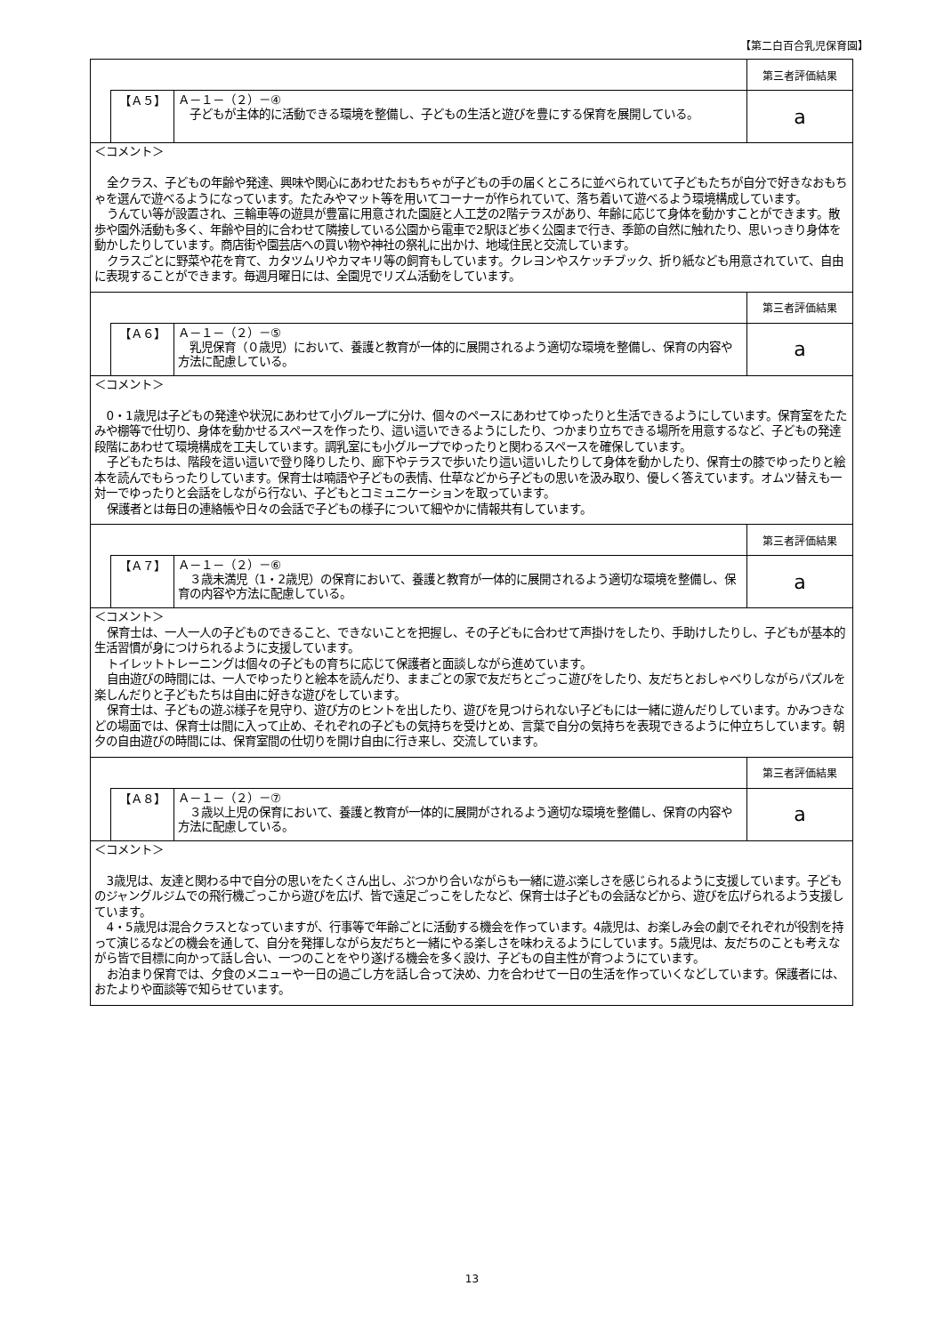【第二白百合乳児保育園】
| | | | 第三者評価結果 |
| | 【Ａ５】 | Ａ－１－（２）－④ 子どもが主体的に活動できる環境を整備し、子どもの生活と遊びを豊にする保育を展開している。 | a |
＜コメント＞
全クラス、子どもの年齢や発達、興味や関心にあわせたおもちゃが子どもの手の届くところに並べられていて子どもたちが自分で好きなおもちゃを選んで遊べるようになっています。たたみやマット等を用いてコーナーが作られていて、落ち着いて遊べるよう環境構成しています。
うんてい等が設置され、三輪車等の遊具が豊富に用意された園庭と人工芝の2階テラスがあり、年齢に応じて身体を動かすことができます。散歩や園外活動も多く、年齢や目的に合わせて隣接している公園から電車で2駅ほど歩く公園まで行き、季節の自然に触れたり、思いっきり身体を動かしたりしています。商店街や園芸店への買い物や神社の祭礼に出かけ、地域住民と交流しています。
クラスごとに野菜や花を育て、カタツムリやカマキリ等の飼育もしています。クレヨンやスケッチブック、折り紙なども用意されていて、自由に表現することができます。毎週月曜日には、全園児でリズム活動をしています。
| | | | 第三者評価結果 |
| | 【Ａ６】 | Ａ－１－（２）－⑤ 乳児保育（０歳児）において、養護と教育が一体的に展開されるよう適切な環境を整備し、保育の内容や方法に配慮している。 | a |
＜コメント＞
0・1歳児は子どもの発達や状況にあわせて小グループに分け、個々のペースにあわせてゆったりと生活できるようにしています。保育室をたたみや棚等で仕切り、身体を動かせるスペースを作ったり、這い這いできるようにしたり、つかまり立ちできる場所を用意するなど、子どもの発達段階にあわせて環境構成を工夫しています。調乳室にも小グループでゆったりと関わるスペースを確保しています。
子どもたちは、階段を這い這いで登り降りしたり、廊下やテラスで歩いたり這い這いしたりして身体を動かしたり、保育士の膝でゆったりと絵本を読んでもらったりしています。保育士は喃語や子どもの表情、仕草などから子どもの思いを汲み取り、優しく答えています。オムツ替えも一対一でゆったりと会話をしながら行ない、子どもとコミュニケーションを取っています。
保護者とは毎日の連絡帳や日々の会話で子どもの様子について細やかに情報共有しています。
| | | | 第三者評価結果 |
| | 【Ａ７】 | Ａ－１－（２）－⑥ ３歳未満児（1・2歳児）の保育において、養護と教育が一体的に展開されるよう適切な環境を整備し、保育の内容や方法に配慮している。 | a |
＜コメント＞
保育士は、一人一人の子どものできること、できないことを把握し、その子どもに合わせて声掛けをしたり、手助けしたりし、子どもが基本的生活習慣が身につけられるように支援しています。
トイレットトレーニングは個々の子どもの育ちに応じて保護者と面談しながら進めています。
自由遊びの時間には、一人でゆったりと絵本を読んだり、ままごとの家で友だちとごっこ遊びをしたり、友だちとおしゃべりしながらパズルを楽しんだりと子どもたちは自由に好きな遊びをしています。
保育士は、子どもの遊ぶ様子を見守り、遊び方のヒントを出したり、遊びを見つけられない子どもには一緒に遊んだりしています。かみつきなどの場面では、保育士は間に入って止め、それぞれの子どもの気持ちを受けとめ、言葉で自分の気持ちを表現できるように仲立ちしています。朝夕の自由遊びの時間には、保育室間の仕切りを開け自由に行き来し、交流しています。
| | | | 第三者評価結果 |
| | 【Ａ８】 | Ａ－１－（２）－⑦ ３歳以上児の保育において、養護と教育が一体的に展開がされるよう適切な環境を整備し、保育の内容や方法に配慮している。 | a |
＜コメント＞
3歳児は、友達と関わる中で自分の思いをたくさん出し、ぶつかり合いながらも一緒に遊ぶ楽しさを感じられるように支援しています。子どものジャングルジムでの飛行機ごっこから遊びを広げ、皆で遠足ごっこをしたなど、保育士は子どもの会話などから、遊びを広げられるよう支援しています。
4・5歳児は混合クラスとなっていますが、行事等で年齢ごとに活動する機会を作っています。4歳児は、お楽しみ会の劇でそれぞれが役割を持って演じるなどの機会を通して、自分を発揮しながら友だちと一緒にやる楽しさを味わえるようにしています。5歳児は、友だちのことも考えながら皆で目標に向かって話し合い、一つのことをやり遂げる機会を多く設け、子どもの自主性が育つようにています。
お泊まり保育では、夕食のメニューや一日の過ごし方を話し合って決め、力を合わせて一日の生活を作っていくなどしています。保護者には、おたよりや面談等で知らせています。
13